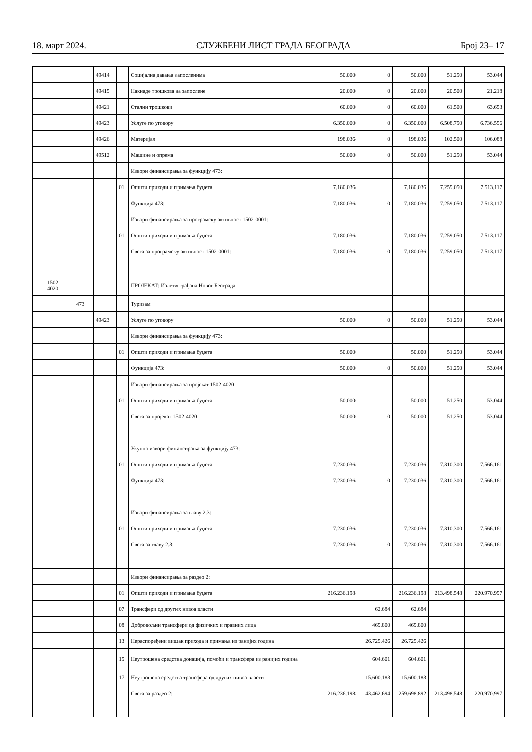18. март 2024. СЛУЖБЕНИ ЛИСТ ГРАДА БЕОГРАДА Број 23– 17
| | | | 49414 | | Социјална давања запосленима | 50.000 | 0 | 50.000 | 51.250 | 53.044 |
| | | | 49415 | | Накнаде трошкова за запослене | 20.000 | 0 | 20.000 | 20.500 | 21.218 |
| | | | 49421 | | Стални трошкови | 60.000 | 0 | 60.000 | 61.500 | 63.653 |
| | | | 49423 | | Услуге по уговору | 6.350.000 | 0 | 6.350.000 | 6.508.750 | 6.736.556 |
| | | | 49426 | | Материјал | 198.036 | 0 | 198.036 | 102.500 | 106.088 |
| | | | 49512 | | Машине и опрема | 50.000 | 0 | 50.000 | 51.250 | 53.044 |
| | | | | | Извори финансирања за функцију 473: | | | | | |
| | | | | 01 | Општи приходи и примања буџета | 7.180.036 | | 7.180.036 | 7.259.050 | 7.513.117 |
| | | | | | Функција 473: | 7.180.036 | 0 | 7.180.036 | 7.259.050 | 7.513.117 |
| | | | | | Извори финансирања за програмску активност 1502-0001: | | | | | |
| | | | | 01 | Општи приходи и примања буџета | 7.180.036 | | 7.180.036 | 7.259.050 | 7.513.117 |
| | | | | | Свега за програмску активност 1502-0001: | 7.180.036 | 0 | 7.180.036 | 7.259.050 | 7.513.117 |
| | 1502- 4020 | | | | ПРОЈЕКАТ: Излети грађана Новог Београда | | | | | |
| | | 473 | | | Туризам | | | | | |
| | | | 49423 | | Услуге по уговору | 50.000 | 0 | 50.000 | 51.250 | 53.044 |
| | | | | | Извори финансирања за функцију 473: | | | | | |
| | | | | 01 | Општи приходи и примања буџета | 50.000 | | 50.000 | 51.250 | 53.044 |
| | | | | | Функција 473: | 50.000 | 0 | 50.000 | 51.250 | 53.044 |
| | | | | | Извори финансирања за пројекат 1502-4020 | | | | | |
| | | | | 01 | Општи приходи и примања буџета | 50.000 | | 50.000 | 51.250 | 53.044 |
| | | | | | Свега за пројекат 1502-4020 | 50.000 | 0 | 50.000 | 51.250 | 53.044 |
| | | | | | Укупно извори финансирања за функцију 473: | | | | | |
| | | | | 01 | Општи приходи и примања буџета | 7.230.036 | | 7.230.036 | 7.310.300 | 7.566.161 |
| | | | | | Функција 473: | 7.230.036 | 0 | 7.230.036 | 7.310.300 | 7.566.161 |
| | | | | | Извори финансирања за главу 2.3: | | | | | |
| | | | | 01 | Општи приходи и примања буџета | 7.230.036 | | 7.230.036 | 7.310.300 | 7.566.161 |
| | | | | | Свега за главу 2.3: | 7.230.036 | 0 | 7.230.036 | 7.310.300 | 7.566.161 |
| | | | | | Извори финансирања за раздео 2: | | | | | |
| | | | | 01 | Општи приходи и примања буџета | 216.236.198 | | 216.236.198 | 213.498.548 | 220.970.997 |
| | | | | 07 | Трансфери од других нивоа власти | | 62.684 | 62.684 | | |
| | | | | 08 | Добровољни трансфери од физичких и правних лица | | 469.800 | 469.800 | | |
| | | | | 13 | Нераспоређени вишак прихода и примања из ранијих година | | 26.725.426 | 26.725.426 | | |
| | | | | 15 | Неутрошена средства донација, помоћи и трансфера из ранијих година | | 604.601 | 604.601 | | |
| | | | | 17 | Неутрошена средства трансфера од других нивоа власти | | 15.600.183 | 15.600.183 | | |
| | | | | | Свега за раздео 2: | 216.236.198 | 43.462.694 | 259.698.892 | 213.498.548 | 220.970.997 |